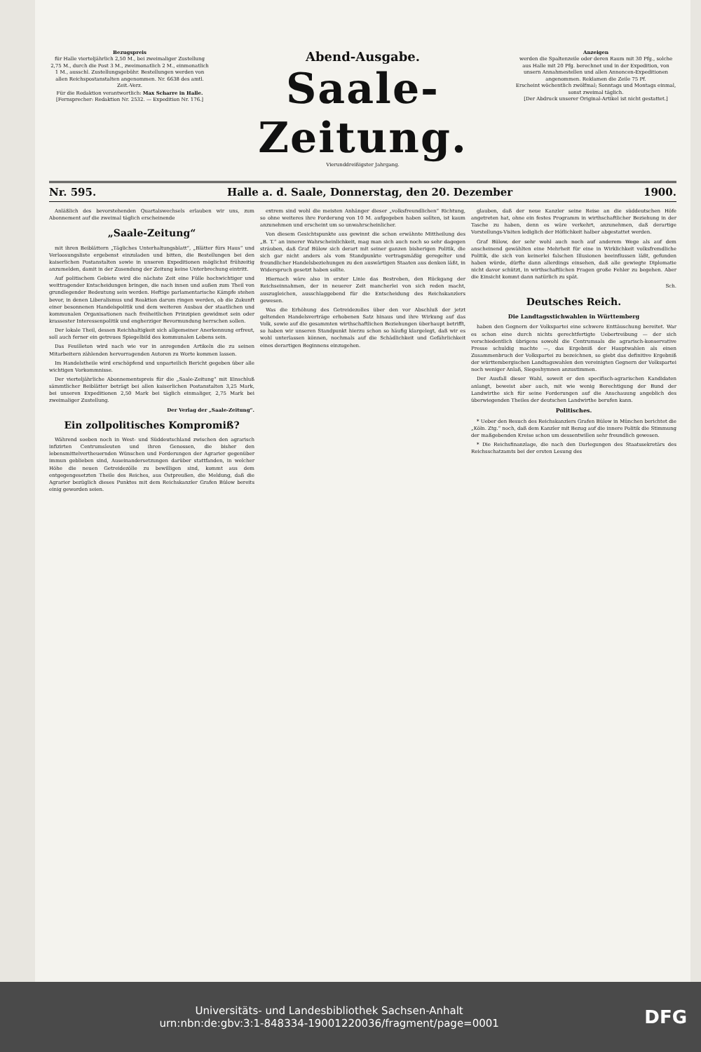Bezugspreis
für Halle vierteljährlich 2,50 M., bei zweimaliger Zustellung 2,75 M., durch die Post 3 M., zweimonatlich 2 M., einmonatlich 1 M., ausschl. Zustellungsgebühr. Bestellungen werden von allen Reichspostanstalten angenommen. Nr. 6638 des amtl. Zeit.-Verz.
Für die Redaktion verantwortlich: Max Scharre in Halle.
[Fernsprecher: Redaktion Nr. 2532. — Expedition Nr. 176.]
Abend-Ausgabe.
Saale-Zeitung.
Vierunddreißigster Jahrgang.
Anzeigen
werden die Spaltenzeile oder deren Raum mit 30 Pfg., solche aus Halle mit 20 Pfg. berechnet und in der Expedition, von unsern Annahmestellen und allen Annoncen-Expeditionen angenommen. Reklamen die Zeile 75 Pf.
Erscheint wöchentlich zwölfmal; Sonntags und Montags einmal, sonst zweimal täglich.
[Der Abdruck unserer Original-Artikel ist nicht gestattet.]
Nr. 595. Halle a. d. Saale, Donnerstag, den 20. Dezember 1900.
Anläßlich des bevorstehenden Quartalswechsels erlauben wir uns, zum Abonnement auf die zweimal täglich erscheinende
„Saale-Zeitung“
mit ihren Beiblättern „Tägliches Unterhaltungsblatt“, „Blätter fürs Haus“ und Verloosungsliste ergebenst einzuladen und bitten, die Bestellungen bei den kaiserlichen Postanstalten sowie in unseren Expeditionen möglichst frühzeitig anzumelden, damit in der Zusendung der Zeitung keine Unterbrechung eintritt.
Auf politischem Gebiete wird die nächste Zeit eine Fülle hochwichtiger und weittragender Entscheidungen bringen, die nach innen und außen zum Theil von grundlegender Bedeutung sein werden. Heftige parlamentarische Kämpfe stehen bevor, in denen Liberalismus und Reaktion darum ringen werden, ob die Zukunft einer besonnenen Handelspolitik und dem weiteren Ausbau der staatlichen und kommunalen Organisationen nach freiheitlichen Prinzipien gewidmet sein oder krassester Interessenpolitik und engherziger Bevormundung herrschen sollen.
Der lokale Theil, dessen Reichhaltigkeit sich allgemeiner Anerkennung erfreut, soll auch ferner ein getreues Spiegelbild des kommunalen Lebens sein.
Das Feuilleton wird nach wie vor in anregenden Artikeln die zu seinen Mitarbeitern zählenden hervorragenden Autoren zu Worte kommen lassen.
Im Handelstheile wird erschöpfend und unparteilich Bericht gegeben über alle wichtigen Vorkommnisse.
Der vierteljährliche Abonnementspreis für die „Saale-Zeitung“ mit Einschluß sämmtlicher Beiblätter beträgt bei allen kaiserlichen Postanstalten 3,25 Mark, bei unseren Expeditionen 2,50 Mark bei täglich einmaliger, 2,75 Mark bei zweimaliger Zustellung.
Der Verlag der „Saale-Zeitung“.
Ein zollpolitisches Kompromiß?
Während soeben noch in West- und Süddeutschland zwischen den agrarisch infizirten Centrumsleuten und ihren Genossen, die bisher den lebensmittelvertheuernden Wünschen und Forderungen der Agrarier gegenüber immun geblieben sind, Auseinandersetzungen darüber stattfanden, in welcher Höhe die neuen Getreidezölle zu bewilligen sind, kommt aus dem entgegengesetzten Theile des Reiches, aus Ostpreußen, die Meldung, daß die Agrarier bezüglich dieses Punktes mit dem Reichskanzler Grafen Bülow bereits einig geworden seien.
extrem sind wohl die meisten Anhänger dieser „volksfreundlichen“ Richtung, so ohne weiteres ihre Forderung von 10 M. aufgegeben haben sollten, ist kaum anzunehmen und erscheint um so unwahrscheinlicher.
Von diesem Gesichtspunkte aus gewinnt die schon erwähnte Mittheilung des „B. T.“ an innerer Wahrscheinlichkeit, mag man sich auch noch so sehr dagegen sträuben, daß Graf Bülow sich derart mit seiner ganzen bisherigen Politik, die sich gar nicht anders als vom Standpunkte vertragsmäßig geregelter und freundlicher Handelsbeziehungen zu den auswärtigen Staaten aus denken läßt, in Widerspruch gesetzt haben sollte.
Hiernach wäre also in erster Linie das Bestreben, den Rückgang der Reichseinnahmen, der in neuerer Zeit mancherlei von sich reden macht, auszugleichen, ausschlaggebend für die Entscheidung des Reichskanzlers gewesen.
Was die Erhöhung des Getreidezolles über den vor Abschluß der jetzt geltenden Handelsverträge erhobenen Satz hinaus und ihre Wirkung auf das Volk, sowie auf die gesammten wirthschaftlichen Beziehungen überhaupt betrifft, so haben wir unseren Standpunkt hierzu schon so häufig klargelegt, daß wir es wohl unterlassen können, nochmals auf die Schädlichkeit und Gefährlichkeit eines derartigen Beginnens einzugehen.
glauben, daß der neue Kanzler seine Reise an die süddeutschen Höfe angetreten hat, ohne ein festes Programm in wirthschaftlicher Beziehung in der Tasche zu haben, denn es wäre verkehrt, anzunehmen, daß derartige Vorstellungs-Visiten lediglich der Höflichkeit halber abgestattet werden.
Graf Bülow, der sehr wohl auch noch auf anderem Wege als auf dem anscheinend gewählten eine Mehrheit für eine in Wirklichkeit volksfremdliche Politik, die sich von keinerlei falschen Illusionen beeinflussen läßt, gefunden haben würde, dürfte dann allerdings einsehen, daß alle gewiegte Diplomatie nicht davor schützt, in wirthschaftlichen Fragen große Fehler zu begehen. Aber die Einsicht kommt dann natürlich zu spät.
Sch.
Deutsches Reich.
Die Landtagsstichwahlen in Württemberg
haben den Gegnern der Volkspartei eine schwere Enttäuschung bereitet. War es schon eine durch nichts gerechtfertigte Uebertreibung — der sich verschiedentlich übrigens sowohl die Centrumsals die agrarisch-konservative Presse schuldig machte —, das Ergebniß der Hauptwahlen als einen Zusammenbruch der Volkspartei zu bezeichnen, so giebt das definitive Ergebniß der württembergischen Landtagswahlen den vereinigten Gegnern der Volkspartei noch weniger Anlaß, Siegeshymnen anzustimmen.
Der Ausfall dieser Wahl, soweit er den specifisch-agrarischen Kandidaten anlangt, beweist aber auch, mit wie wenig Berechtigung der Bund der Landwirthe sich für seine Forderungen auf die Anschauung angeblich des überwiegenden Theiles der deutschen Landwirthe berufen kann.
Politisches.
* Ueber den Besuch des Reichskanzlers Grafen Bülow in München berichtet die „Köln. Ztg.“ noch, daß dem Kanzler mit Bezug auf die innere Politik die Stimmung der maßgebenden Kreise schon um dessentwillen sehr freundlich gewesen.
* Die Reichsfinanzlage, die nach den Darlegungen des Staatssekretärs des Reichsschatzamts bei der ersten Lesung des
Universitäts- und Landesbibliothek Sachsen-Anhalt
urn:nbn:de:gbv:3:1-848334-19001220036/fragment/page=0001 DFG